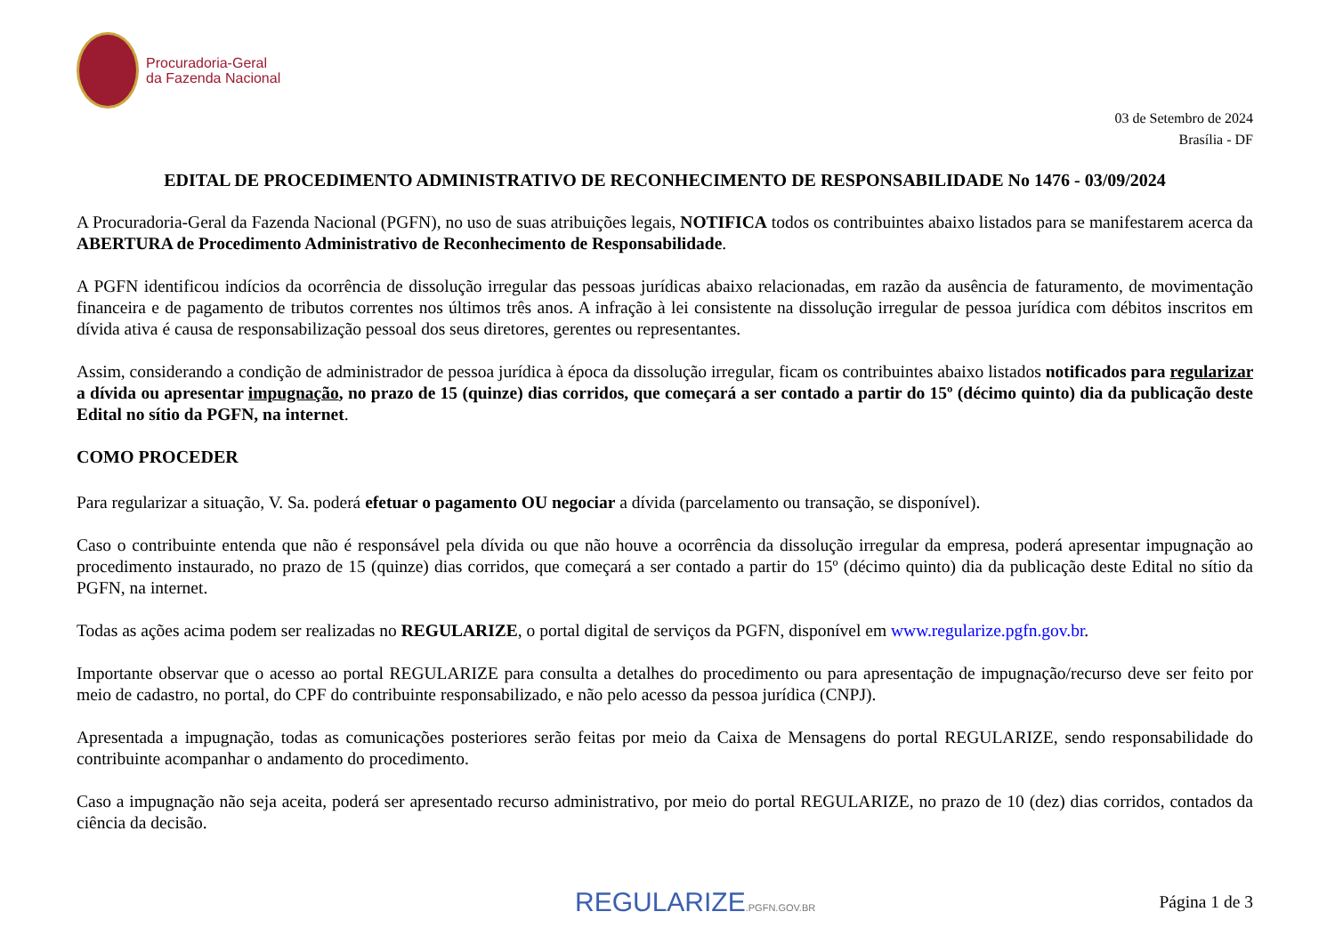Procuradoria-Geral
da Fazenda Nacional
03 de Setembro de 2024
Brasília - DF
EDITAL DE PROCEDIMENTO ADMINISTRATIVO DE RECONHECIMENTO DE RESPONSABILIDADE No 1476 - 03/09/2024
A Procuradoria-Geral da Fazenda Nacional (PGFN), no uso de suas atribuições legais, NOTIFICA todos os contribuintes abaixo listados para se manifestarem acerca da ABERTURA de Procedimento Administrativo de Reconhecimento de Responsabilidade.
A PGFN identificou indícios da ocorrência de dissolução irregular das pessoas jurídicas abaixo relacionadas, em razão da ausência de faturamento, de movimentação financeira e de pagamento de tributos correntes nos últimos três anos. A infração à lei consistente na dissolução irregular de pessoa jurídica com débitos inscritos em dívida ativa é causa de responsabilização pessoal dos seus diretores, gerentes ou representantes.
Assim, considerando a condição de administrador de pessoa jurídica à época da dissolução irregular, ficam os contribuintes abaixo listados notificados para regularizar a dívida ou apresentar impugnação, no prazo de 15 (quinze) dias corridos, que começará a ser contado a partir do 15º (décimo quinto) dia da publicação deste Edital no sítio da PGFN, na internet.
COMO PROCEDER
Para regularizar a situação, V. Sa. poderá efetuar o pagamento OU negociar a dívida (parcelamento ou transação, se disponível).
Caso o contribuinte entenda que não é responsável pela dívida ou que não houve a ocorrência da dissolução irregular da empresa, poderá apresentar impugnação ao procedimento instaurado, no prazo de 15 (quinze) dias corridos, que começará a ser contado a partir do 15º (décimo quinto) dia da publicação deste Edital no sítio da PGFN, na internet.
Todas as ações acima podem ser realizadas no REGULARIZE, o portal digital de serviços da PGFN, disponível em www.regularize.pgfn.gov.br.
Importante observar que o acesso ao portal REGULARIZE para consulta a detalhes do procedimento ou para apresentação de impugnação/recurso deve ser feito por meio de cadastro, no portal, do CPF do contribuinte responsabilizado, e não pelo acesso da pessoa jurídica (CNPJ).
Apresentada a impugnação, todas as comunicações posteriores serão feitas por meio da Caixa de Mensagens do portal REGULARIZE, sendo responsabilidade do contribuinte acompanhar o andamento do procedimento.
Caso a impugnação não seja aceita, poderá ser apresentado recurso administrativo, por meio do portal REGULARIZE, no prazo de 10 (dez) dias corridos, contados da ciência da decisão.
REGULARIZE.PGFN.GOV.BR Página 1 de 3